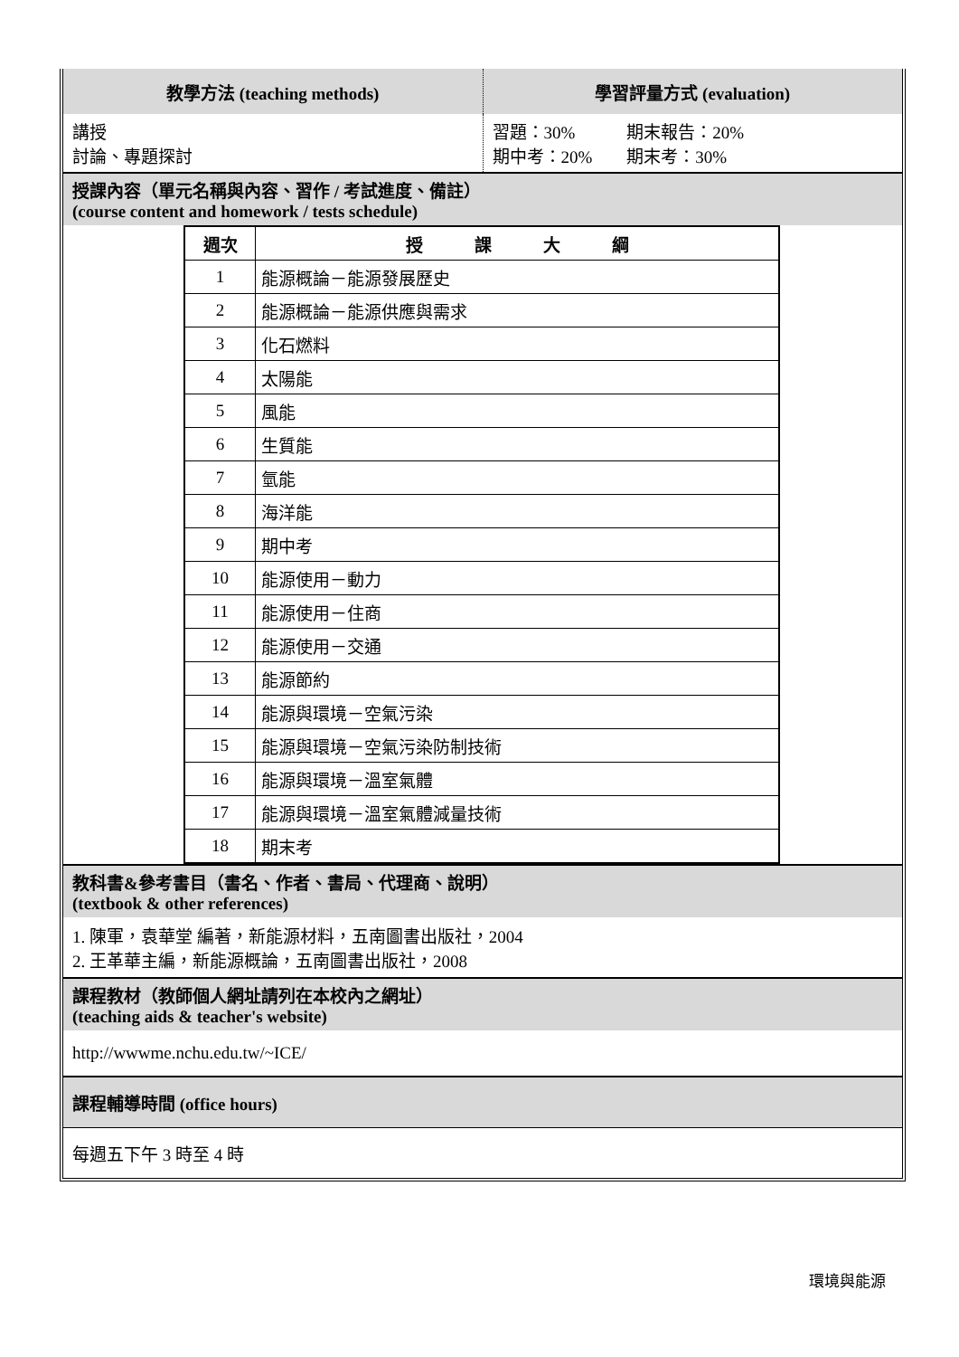| 教學方法 (teaching methods) | 學習評量方式 (evaluation) |
| 講授 討論、專題探討 | 習題：30% 期末報告：20% 期中考：20% 期末考：30% |
授課內容（單元名稱與內容、習作 / 考試進度、備註）
(course content and homework / tests schedule)
| 週次 | 授 課 大 綱 |
| --- | --- |
| 1 | 能源概論－能源發展歷史 |
| 2 | 能源概論－能源供應與需求 |
| 3 | 化石燃料 |
| 4 | 太陽能 |
| 5 | 風能 |
| 6 | 生質能 |
| 7 | 氫能 |
| 8 | 海洋能 |
| 9 | 期中考 |
| 10 | 能源使用－動力 |
| 11 | 能源使用－住商 |
| 12 | 能源使用－交通 |
| 13 | 能源節約 |
| 14 | 能源與環境－空氣污染 |
| 15 | 能源與環境－空氣污染防制技術 |
| 16 | 能源與環境－溫室氣體 |
| 17 | 能源與環境－溫室氣體減量技術 |
| 18 | 期末考 |
教科書&參考書目（書名、作者、書局、代理商、說明）
(textbook & other references)
1. 陳軍，袁華堂 編著，新能源材料，五南圖書出版社，2004
2. 王革華主編，新能源概論，五南圖書出版社，2008
課程教材（教師個人網址請列在本校內之網址）
(teaching aids & teacher's website)
http://wwwme.nchu.edu.tw/~ICE/
課程輔導時間 (office hours)
每週五下午 3 時至 4 時
環境與能源